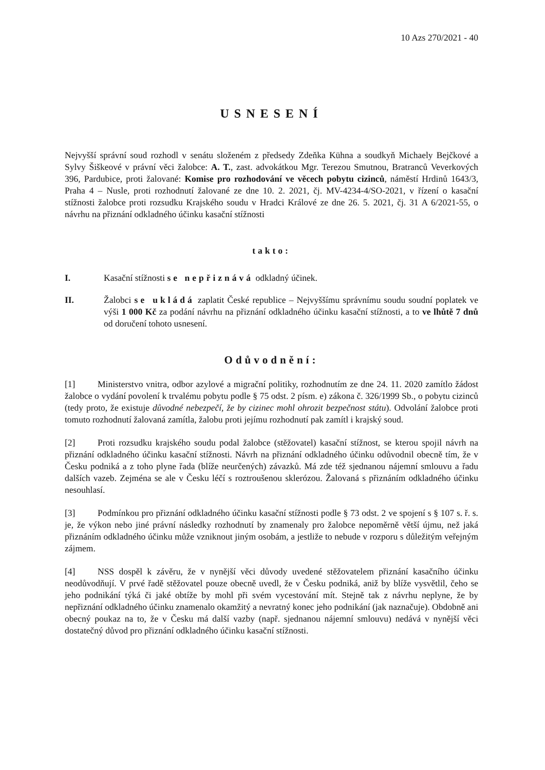10 Azs 270/2021 - 40
USNESENÍ
Nejvyšší správní soud rozhodl v senátu složeném z předsedy Zdeňka Kühna a soudkyň Michaely Bejčkové a Sylvy Šiškeové v právní věci žalobce: A. T., zast. advokátkou Mgr. Terezou Smutnou, Bratranců Veverkových 396, Pardubice, proti žalované: Komise pro rozhodování ve věcech pobytu cizinců, náměstí Hrdinů 1643/3, Praha 4 – Nusle, proti rozhodnutí žalované ze dne 10. 2. 2021, čj. MV-4234-4/SO-2021, v řízení o kasační stížnosti žalobce proti rozsudku Krajského soudu v Hradci Králové ze dne 26. 5. 2021, čj. 31 A 6/2021-55, o návrhu na přiznání odkladného účinku kasační stížnosti
takto:
I. Kasační stížnosti se nepřiznává odkladný účinek.
II. Žalobci se ukládá zaplatit České republice – Nejvyššímu správnímu soudu soudní poplatek ve výši 1 000 Kč za podání návrhu na přiznání odkladného účinku kasační stížnosti, a to ve lhůtě 7 dnů od doručení tohoto usnesení.
Odůvodnění:
[1] Ministerstvo vnitra, odbor azylové a migrační politiky, rozhodnutím ze dne 24. 11. 2020 zamítlo žádost žalobce o vydání povolení k trvalému pobytu podle § 75 odst. 2 písm. e) zákona č. 326/1999 Sb., o pobytu cizinců (tedy proto, že existuje důvodné nebezpečí, že by cizinec mohl ohrozit bezpečnost státu). Odvolání žalobce proti tomuto rozhodnutí žalovaná zamítla, žalobu proti jejímu rozhodnutí pak zamítl i krajský soud.
[2] Proti rozsudku krajského soudu podal žalobce (stěžovatel) kasační stížnost, se kterou spojil návrh na přiznání odkladného účinku kasační stížnosti. Návrh na přiznání odkladného účinku odůvodnil obecně tím, že v Česku podniká a z toho plyne řada (blíže neurčených) závazků. Má zde též sjednanou nájemní smlouvu a řadu dalších vazeb. Zejména se ale v Česku léčí s roztroušenou sklerózou. Žalovaná s přiznáním odkladného účinku nesouhlasí.
[3] Podmínkou pro přiznání odkladného účinku kasační stížnosti podle § 73 odst. 2 ve spojení s § 107 s. ř. s. je, že výkon nebo jiné právní následky rozhodnutí by znamenaly pro žalobce nepoměrně větší újmu, než jaká přiznáním odkladného účinku může vzniknout jiným osobám, a jestliže to nebude v rozporu s důležitým veřejným zájmem.
[4] NSS dospěl k závěru, že v nynější věci důvody uvedené stěžovatelem přiznání kasačního účinku neodůvodňují. V prvé řadě stěžovatel pouze obecně uvedl, že v Česku podniká, aniž by blíže vysvětlil, čeho se jeho podnikání týká či jaké obtíže by mohl při svém vycestování mít. Stejně tak z návrhu neplyne, že by nepřiznání odkladného účinku znamenalo okamžitý a nevratný konec jeho podnikání (jak naznačuje). Obdobně ani obecný poukaz na to, že v Česku má další vazby (např. sjednanou nájemní smlouvu) nedává v nynější věci dostatečný důvod pro přiznání odkladného účinku kasační stížnosti.